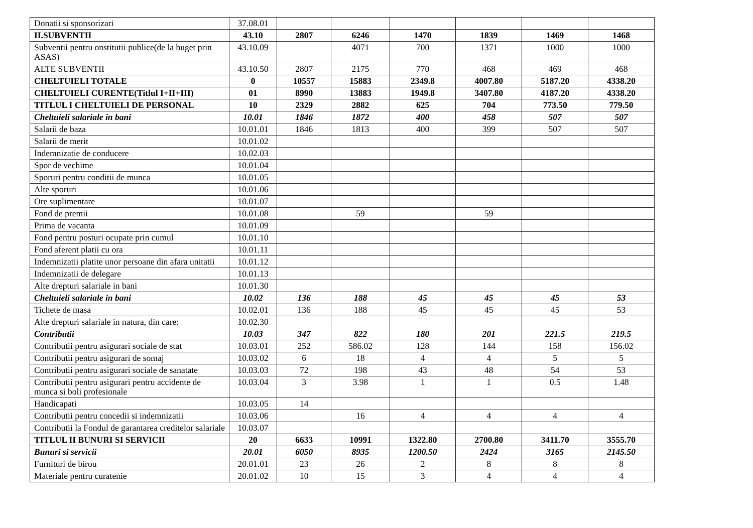| Donatii si sponsorizari | 37.08.01 | | | | | | |
| II.SUBVENTII | 43.10 | 2807 | 6246 | 1470 | 1839 | 1469 | 1468 |
| Subventii pentru onstitutii publice(de la buget prin ASAS) | 43.10.09 | | 4071 | 700 | 1371 | 1000 | 1000 |
| ALTE SUBVENTII | 43.10.50 | 2807 | 2175 | 770 | 468 | 469 | 468 |
| CHELTUIELI TOTALE | 0 | 10557 | 15883 | 2349.8 | 4007.80 | 5187.20 | 4338.20 |
| CHELTUIELI CURENTE(Titlul I+II+III) | 01 | 8990 | 13883 | 1949.8 | 3407.80 | 4187.20 | 4338.20 |
| TITLUL I CHELTUIELI DE PERSONAL | 10 | 2329 | 2882 | 625 | 704 | 773.50 | 779.50 |
| Cheltuieli salariale in bani | 10.01 | 1846 | 1872 | 400 | 458 | 507 | 507 |
| Salarii de baza | 10.01.01 | 1846 | 1813 | 400 | 399 | 507 | 507 |
| Salarii de merit | 10.01.02 | | | | | | |
| Indemnizatie de conducere | 10.02.03 | | | | | | |
| Spor de vechime | 10.01.04 | | | | | | |
| Sporuri pentru conditii de munca | 10.01.05 | | | | | | |
| Alte sporuri | 10.01.06 | | | | | | |
| Ore suplimentare | 10.01.07 | | | | | | |
| Fond de premii | 10.01.08 | | 59 | | 59 | | |
| Prima de vacanta | 10.01.09 | | | | | | |
| Fond pentru posturi ocupate prin cumul | 10.01.10 | | | | | | |
| Fond aferent platii cu ora | 10.01.11 | | | | | | |
| Indemnizatii platite unor persoane din afara unitatii | 10.01.12 | | | | | | |
| Indemnizatii de delegare | 10.01.13 | | | | | | |
| Alte drepturi salariale in bani | 10.01.30 | | | | | | |
| Cheltuieli salariale in bani | 10.02 | 136 | 188 | 45 | 45 | 45 | 53 |
| Tichete de masa | 10.02.01 | 136 | 188 | 45 | 45 | 45 | 53 |
| Alte drepturi salariale in natura, din care: | 10.02.30 | | | | | | |
| Contributii | 10.03 | 347 | 822 | 180 | 201 | 221.5 | 219.5 |
| Contributii pentru asigurari sociale de stat | 10.03.01 | 252 | 586.02 | 128 | 144 | 158 | 156.02 |
| Contributii pentru asigurari de somaj | 10.03.02 | 6 | 18 | 4 | 4 | 5 | 5 |
| Contributii pentru asigurari sociale de sanatate | 10.03.03 | 72 | 198 | 43 | 48 | 54 | 53 |
| Contributii pentru asigurari pentru accidente de munca si boli profesionale | 10.03.04 | 3 | 3.98 | 1 | 1 | 0.5 | 1.48 |
| Handicapati | 10.03.05 | 14 | | | | | |
| Contributii pentru concedii si indemnizatii | 10.03.06 | | 16 | 4 | 4 | 4 | 4 |
| Contributii la Fondul de garantarea creditelor salariale | 10.03.07 | | | | | | |
| TITLUL II BUNURI SI SERVICII | 20 | 6633 | 10991 | 1322.80 | 2700.80 | 3411.70 | 3555.70 |
| Bunuri si servicii | 20.01 | 6050 | 8935 | 1200.50 | 2424 | 3165 | 2145.50 |
| Furnituri de birou | 20.01.01 | 23 | 26 | 2 | 8 | 8 | 8 |
| Materiale pentru curatenie | 20.01.02 | 10 | 15 | 3 | 4 | 4 | 4 |